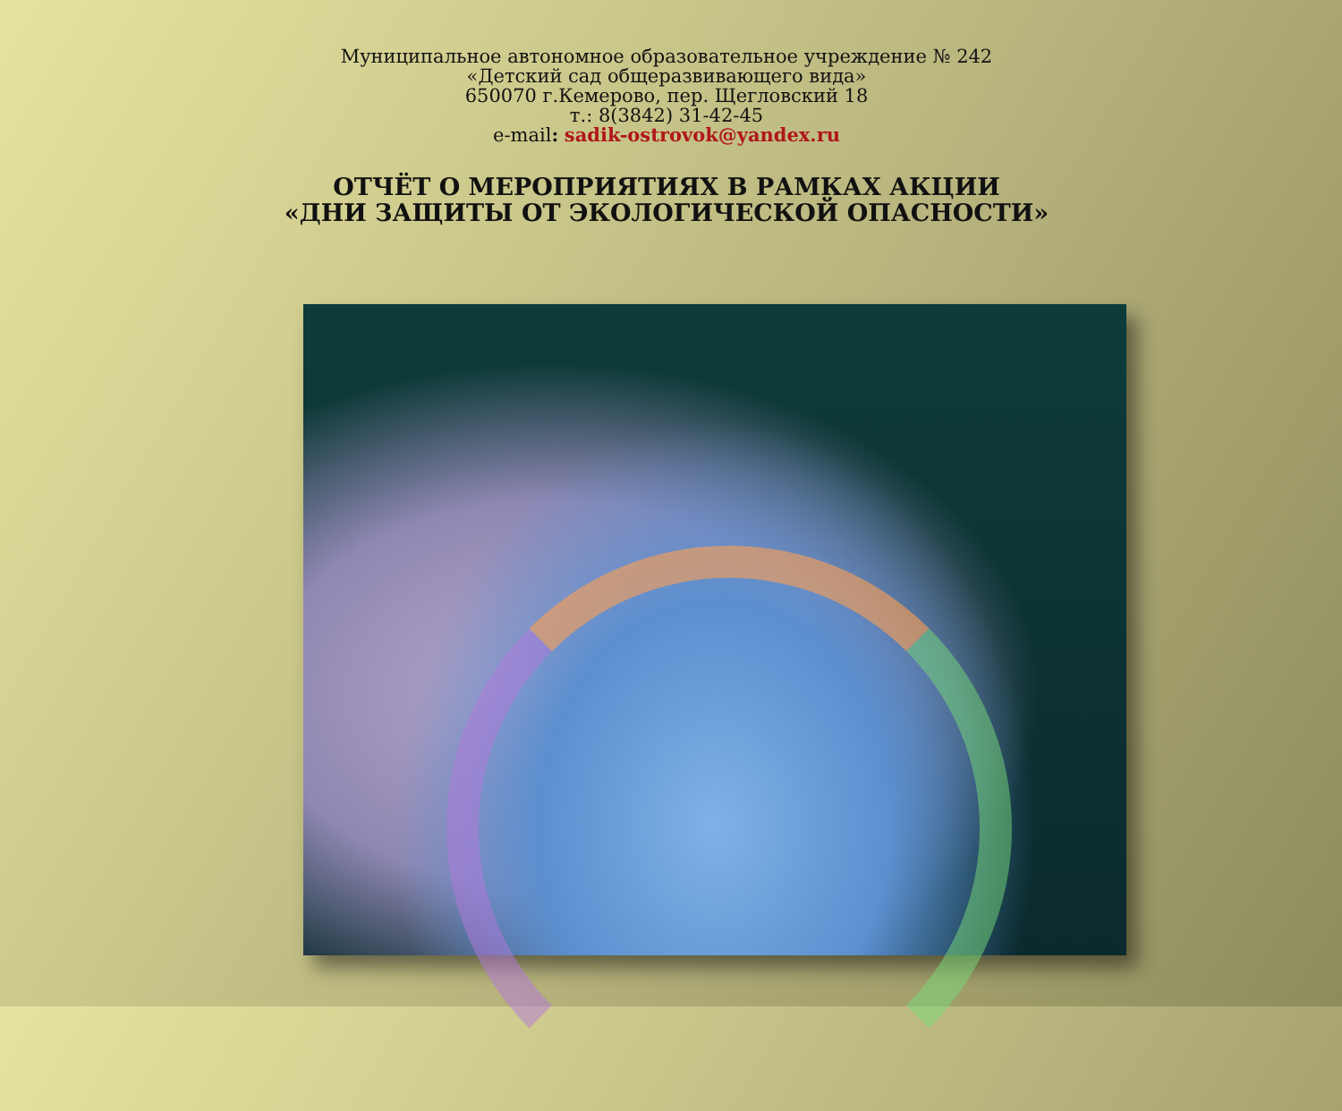Муниципальное автономное образовательное учреждение № 242
«Детский сад общеразвивающего вида»
650070 г.Кемерово, пер. Щегловский 18
т.: 8(3842) 31-42-45
e-mail: sadik-ostrovok@yandex.ru
ОТЧЁТ О МЕРОПРИЯТИЯХ В РАМКАХ АКЦИИ
«ДНИ ЗАЩИТЫ ОТ ЭКОЛОГИЧЕСКОЙ ОПАСНОСТИ»